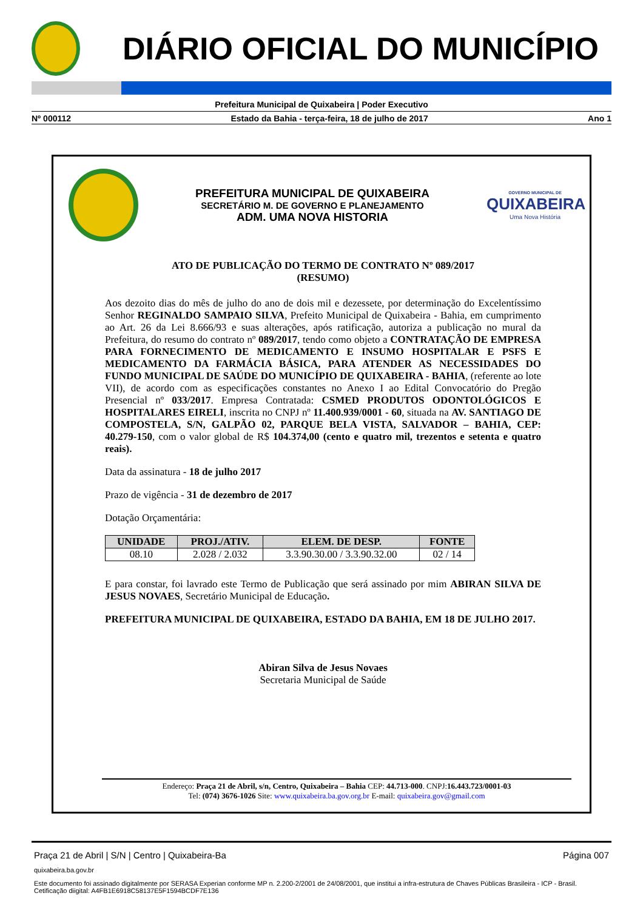DIÁRIO OFICIAL DO MUNICÍPIO
Prefeitura Municipal de Quixabeira | Poder Executivo
Nº 000112 Estado da Bahia - terça-feira, 18 de julho de 2017 Ano 1
PREFEITURA MUNICIPAL DE QUIXABEIRA
SECRETÁRIO M. DE GOVERNO E PLANEJAMENTO
ADM. UMA NOVA HISTORIA
GOVERNO MUNICIPAL DE
QUIXABEIRA
Uma Nova História
ATO DE PUBLICAÇÃO DO TERMO DE CONTRATO Nº 089/2017
(RESUMO)
Aos dezoito dias do mês de julho do ano de dois mil e dezessete, por determinação do Excelentíssimo Senhor REGINALDO SAMPAIO SILVA, Prefeito Municipal de Quixabeira - Bahia, em cumprimento ao Art. 26 da Lei 8.666/93 e suas alterações, após ratificação, autoriza a publicação no mural da Prefeitura, do resumo do contrato nº 089/2017, tendo como objeto a CONTRATAÇÃO DE EMPRESA PARA FORNECIMENTO DE MEDICAMENTO E INSUMO HOSPITALAR E PSFS E MEDICAMENTO DA FARMÁCIA BÁSICA, PARA ATENDER AS NECESSIDADES DO FUNDO MUNICIPAL DE SAÚDE DO MUNICÍPIO DE QUIXABEIRA - BAHIA, (referente ao lote VII), de acordo com as especificações constantes no Anexo I ao Edital Convocatório do Pregão Presencial nº 033/2017. Empresa Contratada: CSMED PRODUTOS ODONTOLÓGICOS E HOSPITALARES EIRELI, inscrita no CNPJ nº 11.400.939/0001 - 60, situada na AV. SANTIAGO DE COMPOSTELA, S/N, GALPÃO 02, PARQUE BELA VISTA, SALVADOR – BAHIA, CEP: 40.279-150, com o valor global de R$ 104.374,00 (cento e quatro mil, trezentos e setenta e quatro reais).
Data da assinatura - 18 de julho 2017
Prazo de vigência - 31 de dezembro de 2017
Dotação Orçamentária:
| UNIDADE | PROJ./ATIV. | ELEM. DE DESP. | FONTE |
| --- | --- | --- | --- |
| 08.10 | 2.028 / 2.032 | 3.3.90.30.00 / 3.3.90.32.00 | 02 / 14 |
E para constar, foi lavrado este Termo de Publicação que será assinado por mim ABIRAN SILVA DE JESUS NOVAES, Secretário Municipal de Educação.
PREFEITURA MUNICIPAL DE QUIXABEIRA, ESTADO DA BAHIA, EM 18 DE JULHO 2017.
Abiran Silva de Jesus Novaes
Secretaria Municipal de Saúde
Endereço: Praça 21 de Abril, s/n, Centro, Quixabeira – Bahia CEP: 44.713-000. CNPJ:16.443.723/0001-03
Tel: (074) 3676-1026 Site: www.quixabeira.ba.gov.org.br E-mail: quixabeira.gov@gmail.com
Praça 21 de Abril | S/N | Centro | Quixabeira-Ba Página 007
quixabeira.ba.gov.br
Este documento foi assinado digitalmente por SERASA Experian conforme MP n. 2.200-2/2001 de 24/08/2001, que institui a infra-estrutura de Chaves Públicas Brasileira - ICP - Brasil. Cetificação diigital: A4FB1E6918C58137E5F1594BCDF7E136